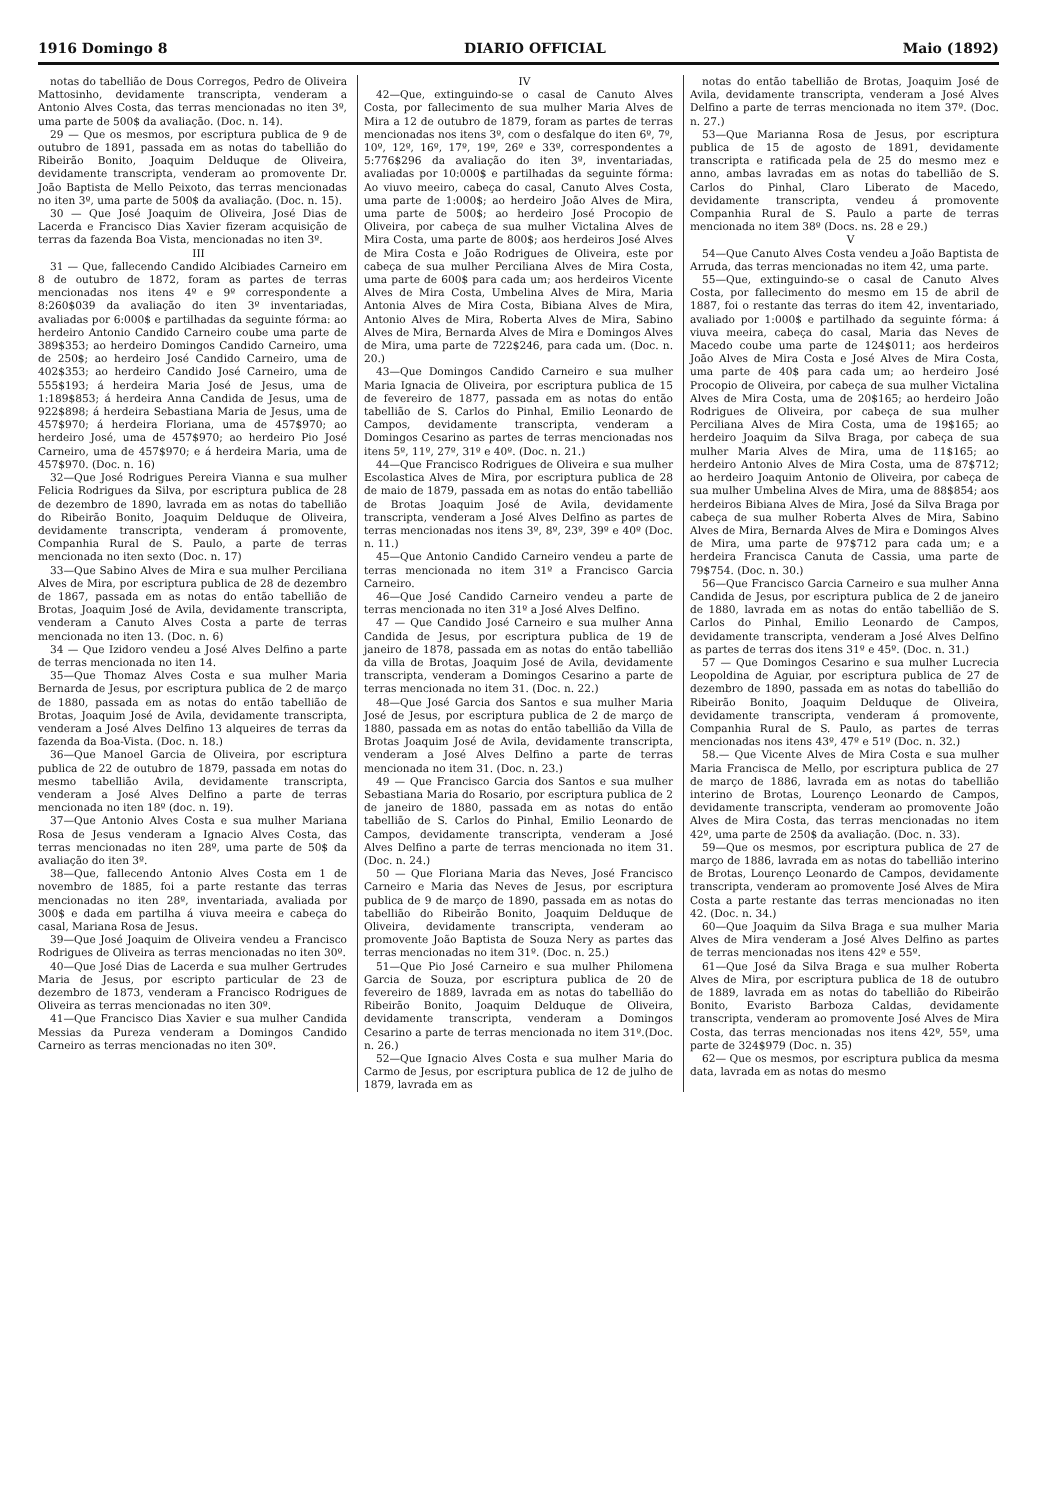1916 Domingo 8 DIARIO OFFICIAL Maio (1892)
notas do tabellião de Dous Corregos, Pedro de Oliveira Mattosinho, devidamente transcripta, venderam a Antonio Alves Costa, das terras mencionadas no iten 3º, uma parte de 500$ da avaliação. (Doc. n. 14).
29 — Que os mesmos, por escriptura publica de 9 de outubro de 1891, passada em as notas do tabellião do Ribeirão Bonito, Joaquim Delduque de Oliveira, devidamente transcripta, venderam ao promovente Dr. João Baptista de Mello Peixoto, das terras mencionadas no iten 3º, uma parte de 500$ da avaliação. (Doc. n. 15).
30 — Que José Joaquim de Oliveira, José Dias de Lacerda e Francisco Dias Xavier fizeram acquisição de terras da fazenda Boa Vista, mencionadas no iten 3º.
III
31 — Que, fallecendo Candido Alcibiades Carneiro em 8 de outubro de 1872, foram as partes de terras mencionadas nos itens 4º e 9º correspondente a 8:260$039 da avaliação do iten 3º inventariadas, avaliadas por 6:000$ e partilhadas da seguinte fórma: ao herdeiro Antonio Candido Carneiro coube uma parte de 389$353; ao herdeiro Domingos Candido Carneiro, uma de 250$; ao herdeiro José Candido Carneiro, uma de 402$353; ao herdeiro Candido José Carneiro, uma de 555$193; á herdeira Maria José de Jesus, uma de 1:189$853; á herdeira Anna Candida de Jesus, uma de 922$898; á herdeira Sebastiana Maria de Jesus, uma de 457$970; á herdeira Floriana, uma de 457$970; ao herdeiro José, uma de 457$970; ao herdeiro Pio José Carneiro, uma de 457$970; e á herdeira Maria, uma de 457$970. (Doc. n. 16)
32—Que José Rodrigues Pereira Vianna e sua mulher Felicia Rodrigues da Silva, por escriptura publica de 28 de dezembro de 1890, lavrada em as notas do tabellião do Ribeirão Bonito, Joaquim Delduque de Oliveira, devidamente transcripta, venderam á promovente, Companhia Rural de S. Paulo, a parte de terras mencionada no iten sexto (Doc. n. 17)
33—Que Sabino Alves de Mira e sua mulher Perciliana Alves de Mira, por escriptura publica de 28 de dezembro de 1867, passada em as notas do então tabellião de Brotas, Joaquim José de Avila, devidamente transcripta, venderam a Canuto Alves Costa a parte de terras mencionada no iten 13. (Doc. n. 6)
34 — Que Izidoro vendeu a José Alves Delfino a parte de terras mencionada no iten 14.
35—Que Thomaz Alves Costa e sua mulher Maria Bernarda de Jesus, por escriptura publica de 2 de março de 1880, passada em as notas do então tabellião de Brotas, Joaquim José de Avila, devidamente transcripta, venderam a José Alves Delfino 13 alqueires de terras da fazenda da Boa-Vista. (Doc. n. 18.)
36—Que Manoel Garcia de Oliveira, por escriptura publica de 22 de outubro de 1879, passada em notas do mesmo tabellião Avila, devidamente transcripta, venderam a José Alves Delfino a parte de terras mencionada no iten 18º (doc. n. 19).
37—Que Antonio Alves Costa e sua mulher Mariana Rosa de Jesus venderam a Ignacio Alves Costa, das terras mencionadas no iten 28º, uma parte de 50$ da avaliação do iten 3º.
38—Que, fallecendo Antonio Alves Costa em 1 de novembro de 1885, foi a parte restante das terras mencionadas no iten 28º, inventariada, avaliada por 300$ e dada em partilha á viuva meeira e cabeça do casal, Mariana Rosa de Jesus.
39—Que José Joaquim de Oliveira vendeu a Francisco Rodrigues de Oliveira as terras mencionadas no iten 30º.
40—Que José Dias de Lacerda e sua mulher Gertrudes Maria de Jesus, por escripto particular de 23 de dezembro de 1873, venderam a Francisco Rodrigues de Oliveira as terras mencionadas no iten 30º.
41—Que Francisco Dias Xavier e sua mulher Candida Messias da Pureza venderam a Domingos Candido Carneiro as terras mencionadas no iten 30º.
IV
42—Que, extinguindo-se o casal de Canuto Alves Costa, por fallecimento de sua mulher Maria Alves de Mira a 12 de outubro de 1879, foram as partes de terras mencionadas nos itens 3º, com o desfalque do iten 6º, 7º, 10º, 12º, 16º, 17º, 19º, 26º e 33º, correspondentes a 5:776$296 da avaliação do iten 3º, inventariadas, avaliadas por 10:000$ e partilhadas da seguinte fórma: Ao viuvo meeiro, cabeça do casal, Canuto Alves Costa, uma parte de 1:000$; ao herdeiro João Alves de Mira, uma parte de 500$; ao herdeiro José Procopio de Oliveira, por cabeça de sua mulher Victalina Alves de Mira Costa, uma parte de 800$; aos herdeiros José Alves de Mira Costa e João Rodrigues de Oliveira, este por cabeça de sua mulher Perciliana Alves de Mira Costa, uma parte de 600$ para cada um; aos herdeiros Vicente Alves de Mira Costa, Umbelina Alves de Mira, Maria Antonia Alves de Mira Costa, Bibiana Alves de Mira, Antonio Alves de Mira, Roberta Alves de Mira, Sabino Alves de Mira, Bernarda Alves de Mira e Domingos Alves de Mira, uma parte de 722$246, para cada um. (Doc. n. 20.)
43—Que Domingos Candido Carneiro e sua mulher Maria Ignacia de Oliveira, por escriptura publica de 15 de fevereiro de 1877, passada em as notas do então tabellião de S. Carlos do Pinhal, Emilio Leonardo de Campos, devidamente transcripta, venderam a Domingos Cesarino as partes de terras mencionadas nos itens 5º, 11º, 27º, 31º e 40º. (Doc. n. 21.)
44—Que Francisco Rodrigues de Oliveira e sua mulher Escolastica Alves de Mira, por escriptura publica de 28 de maio de 1879, passada em as notas do então tabellião de Brotas Joaquim José de Avila, devidamente transcripta, venderam a José Alves Delfino as partes de terras mencionadas nos itens 3º, 8º, 23º, 39º e 40º (Doc. n. 11.)
45—Que Antonio Candido Carneiro vendeu a parte de terras mencionada no item 31º a Francisco Garcia Carneiro.
46—Que José Candido Carneiro vendeu a parte de terras mencionada no iten 31º a José Alves Delfino.
47 — Que Candido José Carneiro e sua mulher Anna Candida de Jesus, por escriptura publica de 19 de janeiro de 1878, passada em as notas do então tabellião da villa de Brotas, Joaquim José de Avila, devidamente transcripta, venderam a Domingos Cesarino a parte de terras mencionada no item 31. (Doc. n. 22.)
48—Que José Garcia dos Santos e sua mulher Maria José de Jesus, por escriptura publica de 2 de março de 1880, passada em as notas do então tabellião da Villa de Brotas Joaquim José de Avila, devidamente transcripta, venderam a José Alves Delfino a parte de terras mencionada no item 31. (Doc. n. 23.)
49 — Que Francisco Garcia dos Santos e sua mulher Sebastiana Maria do Rosario, por escriptura publica de 2 de janeiro de 1880, passada em as notas do então tabellião de S. Carlos do Pinhal, Emilio Leonardo de Campos, devidamente transcripta, venderam a José Alves Delfino a parte de terras mencionada no item 31. (Doc. n. 24.)
50 — Que Floriana Maria das Neves, José Francisco Carneiro e Maria das Neves de Jesus, por escriptura publica de 9 de março de 1890, passada em as notas do tabellião do Ribeirão Bonito, Joaquim Delduque de Oliveira, devidamente transcripta, venderam ao promovente João Baptista de Souza Nery as partes das terras mencionadas no item 31º. (Doc. n. 25.)
51—Que Pio José Carneiro e sua mulher Philomena Garcia de Souza, por escriptura publica de 20 de fevereiro de 1889, lavrada em as notas do tabellião do Ribeirão Bonito, Joaquim Delduque de Oliveira, devidamente transcripta, venderam a Domingos Cesarino a parte de terras mencionada no item 31º.(Doc. n. 26.)
52—Que Ignacio Alves Costa e sua mulher Maria do Carmo de Jesus, por escriptura publica de 12 de julho de 1879, lavrada em as
notas do então tabellião de Brotas, Joaquim José de Avila, devidamente transcripta, venderam a José Alves Delfino a parte de terras mencionada no item 37º. (Doc. n. 27.)
53—Que Marianna Rosa de Jesus, por escriptura publica de 15 de agosto de 1891, devidamente transcripta e ratificada pela de 25 do mesmo mez e anno, ambas lavradas em as notas do tabellião de S. Carlos do Pinhal, Claro Liberato de Macedo, devidamente transcripta, vendeu á promovente Companhia Rural de S. Paulo a parte de terras mencionada no item 38º (Docs. ns. 28 e 29.)
V
54—Que Canuto Alves Costa vendeu a João Baptista de Arruda, das terras mencionadas no item 42, uma parte.
55—Que, extinguindo-se o casal de Canuto Alves Costa, por fallecimento do mesmo em 15 de abril de 1887, foi o restante das terras do item 42, inventariado, avaliado por 1:000$ e partilhado da seguinte fórma: á viuva meeira, cabeça do casal, Maria das Neves de Macedo coube uma parte de 124$011; aos herdeiros João Alves de Mira Costa e José Alves de Mira Costa, uma parte de 40$ para cada um; ao herdeiro José Procopio de Oliveira, por cabeça de sua mulher Victalina Alves de Mira Costa, uma de 20$165; ao herdeiro João Rodrigues de Oliveira, por cabeça de sua mulher Perciliana Alves de Mira Costa, uma de 19$165; ao herdeiro Joaquim da Silva Braga, por cabeça de sua mulher Maria Alves de Mira, uma de 11$165; ao herdeiro Antonio Alves de Mira Costa, uma de 87$712; ao herdeiro Joaquim Antonio de Oliveira, por cabeça de sua mulher Umbelina Alves de Mira, uma de 88$854; aos herdeiros Bibiana Alves de Mira, José da Silva Braga por cabeça de sua mulher Roberta Alves de Mira, Sabino Alves de Mira, Bernarda Alves de Mira e Domingos Alves de Mira, uma parte de 97$712 para cada um; e a herdeira Francisca Canuta de Cassia, uma parte de 79$754. (Doc. n. 30.)
56—Que Francisco Garcia Carneiro e sua mulher Anna Candida de Jesus, por escriptura publica de 2 de janeiro de 1880, lavrada em as notas do então tabellião de S. Carlos do Pinhal, Emilio Leonardo de Campos, devidamente transcripta, venderam a José Alves Delfino as partes de terras dos itens 31º e 45º. (Doc. n. 31.)
57 — Que Domingos Cesarino e sua mulher Lucrecia Leopoldina de Aguiar, por escriptura publica de 27 de dezembro de 1890, passada em as notas do tabellião do Ribeirão Bonito, Joaquim Delduque de Oliveira, devidamente transcripta, venderam á promovente, Companhia Rural de S. Paulo, as partes de terras mencionadas nos itens 43º, 47º e 51º (Doc. n. 32.)
58.— Que Vicente Alves de Mira Costa e sua mulher Maria Francisca de Mello, por escriptura publica de 27 de março de 1886, lavrada em as notas do tabellião interino de Brotas, Lourenço Leonardo de Campos, devidamente transcripta, venderam ao promovente João Alves de Mira Costa, das terras mencionadas no item 42º, uma parte de 250$ da avaliação. (Doc. n. 33).
59—Que os mesmos, por escriptura publica de 27 de março de 1886, lavrada em as notas do tabellião interino de Brotas, Lourenço Leonardo de Campos, devidamente transcripta, venderam ao promovente José Alves de Mira Costa a parte restante das terras mencionadas no iten 42. (Doc. n. 34.)
60—Que Joaquim da Silva Braga e sua mulher Maria Alves de Mira venderam a José Alves Delfino as partes de terras mencionadas nos itens 42º e 55º.
61—Que José da Silva Braga e sua mulher Roberta Alves de Mira, por escriptura publica de 18 de outubro de 1889, lavrada em as notas do tabellião do Ribeirão Bonito, Evaristo Barboza Caldas, devidamente transcripta, venderam ao promovente José Alves de Mira Costa, das terras mencionadas nos itens 42º, 55º, uma parte de 324$979 (Doc. n. 35)
62— Que os mesmos, por escriptura publica da mesma data, lavrada em as notas do mesmo